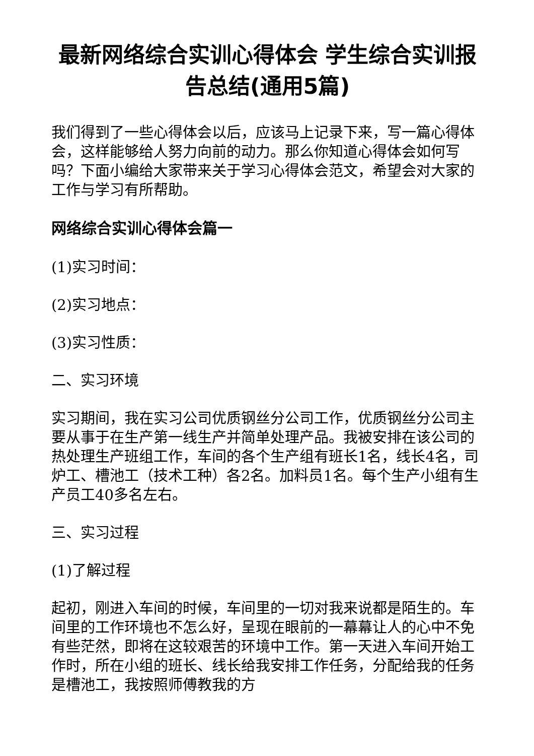最新网络综合实训心得体会 学生综合实训报告总结(通用5篇)
我们得到了一些心得体会以后，应该马上记录下来，写一篇心得体会，这样能够给人努力向前的动力。那么你知道心得体会如何写吗？下面小编给大家带来关于学习心得体会范文，希望会对大家的工作与学习有所帮助。
网络综合实训心得体会篇一
(1)实习时间：
(2)实习地点：
(3)实习性质：
二、实习环境
实习期间，我在实习公司优质钢丝分公司工作，优质钢丝分公司主要从事于在生产第一线生产并简单处理产品。我被安排在该公司的热处理生产班组工作，车间的各个生产组有班长1名，线长4名，司炉工、槽池工（技术工种）各2名。加料员1名。每个生产小组有生产员工40多名左右。
三、实习过程
(1)了解过程
起初，刚进入车间的时候，车间里的一切对我来说都是陌生的。车间里的工作环境也不怎么好，呈现在眼前的一幕幕让人的心中不免有些茫然，即将在这较艰苦的环境中工作。第一天进入车间开始工作时，所在小组的班长、线长给我安排工作任务，分配给我的任务是槽池工，我按照师傅教我的方